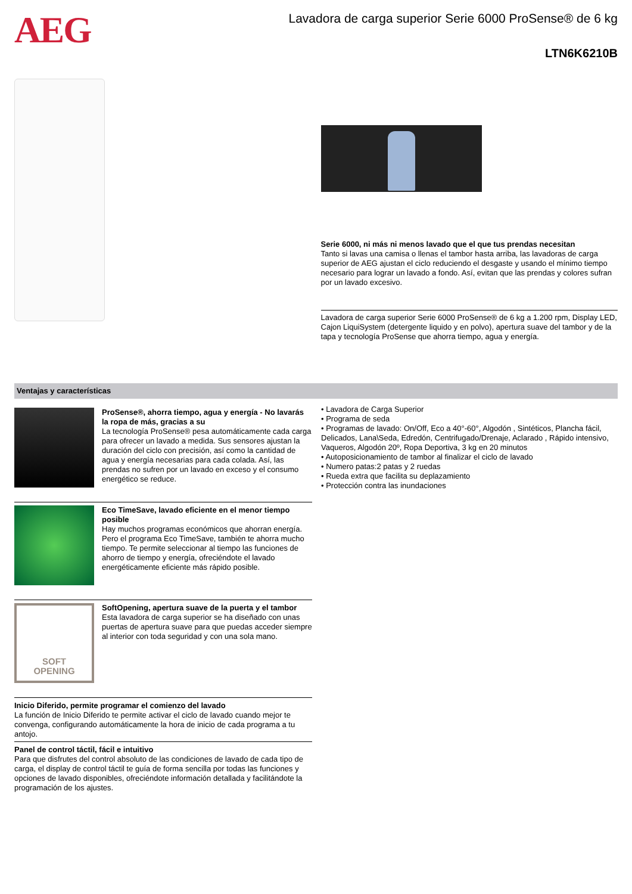AEG
Lavadora de carga superior Serie 6000 ProSense® de 6 kg
LTN6K6210B
Serie 6000, ni más ni menos lavado que el que tus prendas necesitan
Tanto si lavas una camisa o llenas el tambor hasta arriba, las lavadoras de carga superior de AEG ajustan el ciclo reduciendo el desgaste y usando el mínimo tiempo necesario para lograr un lavado a fondo. Así, evitan que las prendas y colores sufran por un lavado excesivo.
Lavadora de carga superior Serie 6000 ProSense® de 6 kg a 1.200 rpm, Display LED, Cajon LiquiSystem (detergente liquido y en polvo), apertura suave del tambor y de la tapa y tecnología ProSense que ahorra tiempo, agua y energía.
Ventajas y características
ProSense®, ahorra tiempo, agua y energía - No lavarás la ropa de más, gracias a su
La tecnología ProSense® pesa automáticamente cada carga para ofrecer un lavado a medida. Sus sensores ajustan la duración del ciclo con precisión, así como la cantidad de agua y energía necesarias para cada colada. Así, las prendas no sufren por un lavado en exceso y el consumo energético se reduce.
Eco TimeSave, lavado eficiente en el menor tiempo posible
Hay muchos programas económicos que ahorran energía. Pero el programa Eco TimeSave, también te ahorra mucho tiempo. Te permite seleccionar al tiempo las funciones de ahorro de tiempo y energía, ofreciéndote el lavado energéticamente eficiente más rápido posible.
SOFT
OPENING
SoftOpening, apertura suave de la puerta y el tambor
Esta lavadora de carga superior se ha diseñado con unas puertas de apertura suave para que puedas acceder siempre al interior con toda seguridad y con una sola mano.
Inicio Diferido, permite programar el comienzo del lavado
La función de Inicio Diferido te permite activar el ciclo de lavado cuando mejor te convenga, configurando automáticamente la hora de inicio de cada programa a tu antojo.
Panel de control táctil, fácil e intuitivo
Para que disfrutes del control absoluto de las condiciones de lavado de cada tipo de carga, el display de control táctil te guía de forma sencilla por todas las funciones y opciones de lavado disponibles, ofreciéndote información detallada y facilitándote la programación de los ajustes.
• Lavadora de Carga Superior
• Programa de seda
• Programas de lavado: On/Off, Eco a 40°-60°, Algodón , Sintéticos, Plancha fácil, Delicados, Lana\Seda, Edredón, Centrifugado/Drenaje, Aclarado , Rápido intensivo, Vaqueros, Algodón 20º, Ropa Deportiva, 3 kg en 20 minutos
• Autoposicionamiento de tambor al finalizar el ciclo de lavado
• Numero patas:2 patas y 2 ruedas
• Rueda extra que facilita su deplazamiento
• Protección contra las inundaciones